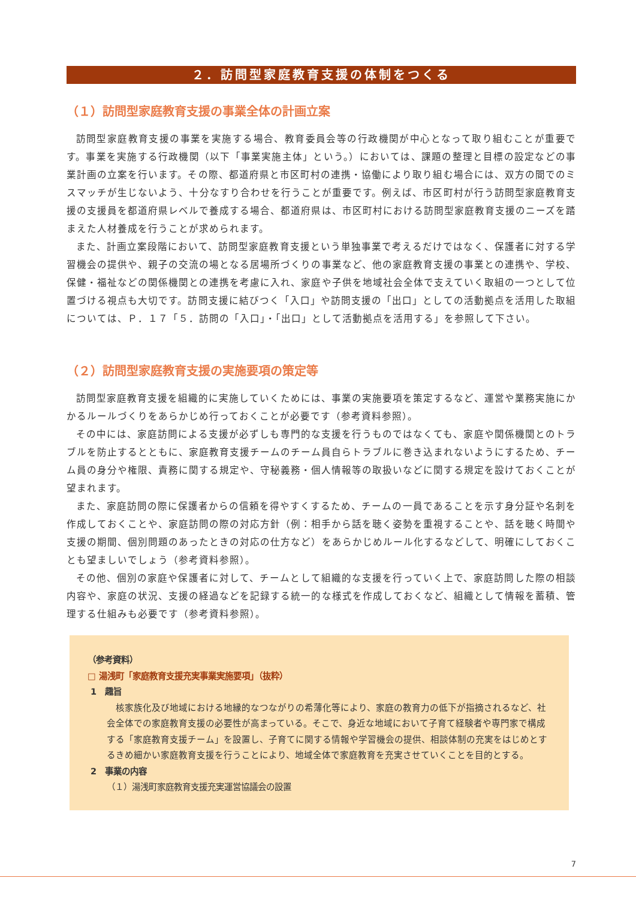２．訪問型家庭教育支援の体制をつくる
（１）訪問型家庭教育支援の事業全体の計画立案
訪問型家庭教育支援の事業を実施する場合、教育委員会等の行政機関が中心となって取り組むことが重要です。事業を実施する行政機関（以下「事業実施主体」という。）においては、課題の整理と目標の設定などの事業計画の立案を行います。その際、都道府県と市区町村の連携・協働により取り組む場合には、双方の間でのミスマッチが生じないよう、十分なすり合わせを行うことが重要です。例えば、市区町村が行う訪問型家庭教育支援の支援員を都道府県レベルで養成する場合、都道府県は、市区町村における訪問型家庭教育支援のニーズを踏まえた人材養成を行うことが求められます。
また、計画立案段階において、訪問型家庭教育支援という単独事業で考えるだけではなく、保護者に対する学習機会の提供や、親子の交流の場となる居場所づくりの事業など、他の家庭教育支援の事業との連携や、学校、保健・福祉などの関係機関との連携を考慮に入れ、家庭や子供を地域社会全体で支えていく取組の一つとして位置づける視点も大切です。訪問支援に結びつく「入口」や訪問支援の「出口」としての活動拠点を活用した取組については、Ｐ．１７「５．訪問の「入口」・「出口」として活動拠点を活用する」を参照して下さい。
（２）訪問型家庭教育支援の実施要項の策定等
訪問型家庭教育支援を組織的に実施していくためには、事業の実施要項を策定するなど、運営や業務実施にかかるルールづくりをあらかじめ行っておくことが必要です（参考資料参照）。
その中には、家庭訪問による支援が必ずしも専門的な支援を行うものではなくても、家庭や関係機関とのトラブルを防止するとともに、家庭教育支援チームのチーム員自らトラブルに巻き込まれないようにするため、チーム員の身分や権限、責務に関する規定や、守秘義務・個人情報等の取扱いなどに関する規定を設けておくことが望まれます。
また、家庭訪問の際に保護者からの信頼を得やすくするため、チームの一員であることを示す身分証や名刺を作成しておくことや、家庭訪問の際の対応方針（例：相手から話を聴く姿勢を重視することや、話を聴く時間や支援の期間、個別問題のあったときの対応の仕方など）をあらかじめルール化するなどして、明確にしておくことも望ましいでしょう（参考資料参照）。
その他、個別の家庭や保護者に対して、チームとして組織的な支援を行っていく上で、家庭訪問した際の相談内容や、家庭の状況、支援の経過などを記録する統一的な様式を作成しておくなど、組織として情報を蓄積、管理する仕組みも必要です（参考資料参照）。
（参考資料）
□ 湯浅町「家庭教育支援充実事業実施要項」（抜粋）
1　趣旨
核家族化及び地域における地縁的なつながりの希薄化等により、家庭の教育力の低下が指摘されるなど、社会全体での家庭教育支援の必要性が高まっている。そこで、身近な地域において子育て経験者や専門家で構成する「家庭教育支援チーム」を設置し、子育てに関する情報や学習機会の提供、相談体制の充実をはじめとするきめ細かい家庭教育支援を行うことにより、地域全体で家庭教育を充実させていくことを目的とする。
2　事業の内容
（１）湯浅町家庭教育支援充実運営協議会の設置
7